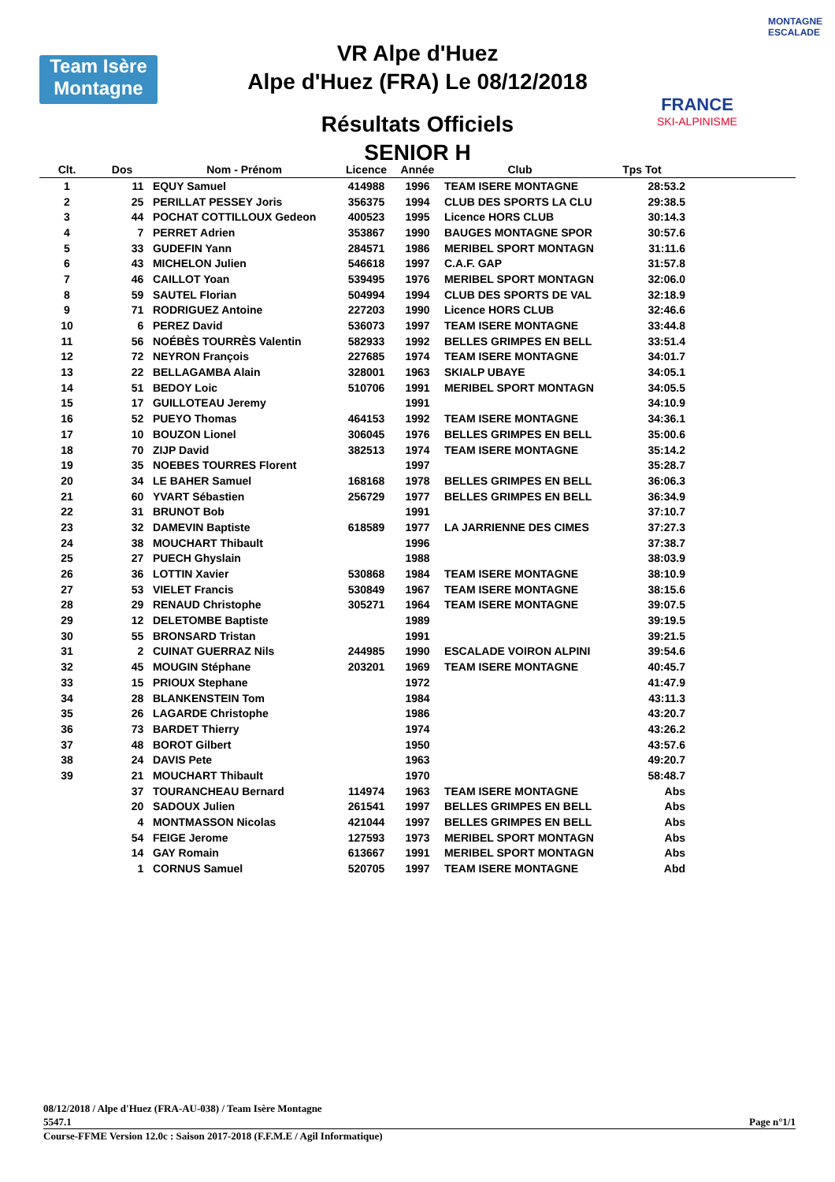Team Isère
Montagne
VR Alpe d'Huez
Alpe d'Huez (FRA) Le 08/12/2018
Résultats Officiels
SENIOR H
FRANCE
SKI-ALPINISME
MONTAGNE ESCALADE
| Clt. | Dos | Nom - Prénom | Licence | Année | Club | Tps Tot | |
| --- | --- | --- | --- | --- | --- | --- | --- |
| 1 | 11 | EQUY Samuel | 414988 | 1996 | TEAM ISERE MONTAGNE | 28:53.2 | |
| 2 | 25 | PERILLAT PESSEY Joris | 356375 | 1994 | CLUB DES SPORTS LA CLU | 29:38.5 | |
| 3 | 44 | POCHAT COTTILLOUX Gedeon | 400523 | 1995 | Licence HORS CLUB | 30:14.3 | |
| 4 | 7 | PERRET Adrien | 353867 | 1990 | BAUGES MONTAGNE SPOR | 30:57.6 | |
| 5 | 33 | GUDEFIN Yann | 284571 | 1986 | MERIBEL SPORT MONTAGN | 31:11.6 | |
| 6 | 43 | MICHELON Julien | 546618 | 1997 | C.A.F. GAP | 31:57.8 | |
| 7 | 46 | CAILLOT Yoan | 539495 | 1976 | MERIBEL SPORT MONTAGN | 32:06.0 | |
| 8 | 59 | SAUTEL Florian | 504994 | 1994 | CLUB DES SPORTS DE VAL | 32:18.9 | |
| 9 | 71 | RODRIGUEZ Antoine | 227203 | 1990 | Licence HORS CLUB | 32:46.6 | |
| 10 | 6 | PEREZ David | 536073 | 1997 | TEAM ISERE MONTAGNE | 33:44.8 | |
| 11 | 56 | NOÉBÈS TOURRÈS Valentin | 582933 | 1992 | BELLES GRIMPES EN BELL | 33:51.4 | |
| 12 | 72 | NEYRON François | 227685 | 1974 | TEAM ISERE MONTAGNE | 34:01.7 | |
| 13 | 22 | BELLAGAMBA Alain | 328001 | 1963 | SKIALP UBAYE | 34:05.1 | |
| 14 | 51 | BEDOY Loic | 510706 | 1991 | MERIBEL SPORT MONTAGN | 34:05.5 | |
| 15 | 17 | GUILLOTEAU Jeremy | | 1991 | | 34:10.9 | |
| 16 | 52 | PUEYO Thomas | 464153 | 1992 | TEAM ISERE MONTAGNE | 34:36.1 | |
| 17 | 10 | BOUZON Lionel | 306045 | 1976 | BELLES GRIMPES EN BELL | 35:00.6 | |
| 18 | 70 | ZIJP David | 382513 | 1974 | TEAM ISERE MONTAGNE | 35:14.2 | |
| 19 | 35 | NOEBES TOURRES Florent | | 1997 | | 35:28.7 | |
| 20 | 34 | LE BAHER Samuel | 168168 | 1978 | BELLES GRIMPES EN BELL | 36:06.3 | |
| 21 | 60 | YVART Sébastien | 256729 | 1977 | BELLES GRIMPES EN BELL | 36:34.9 | |
| 22 | 31 | BRUNOT Bob | | 1991 | | 37:10.7 | |
| 23 | 32 | DAMEVIN Baptiste | 618589 | 1977 | LA JARRIENNE DES CIMES | 37:27.3 | |
| 24 | 38 | MOUCHART Thibault | | 1996 | | 37:38.7 | |
| 25 | 27 | PUECH Ghyslain | | 1988 | | 38:03.9 | |
| 26 | 36 | LOTTIN Xavier | 530868 | 1984 | TEAM ISERE MONTAGNE | 38:10.9 | |
| 27 | 53 | VIELET Francis | 530849 | 1967 | TEAM ISERE MONTAGNE | 38:15.6 | |
| 28 | 29 | RENAUD Christophe | 305271 | 1964 | TEAM ISERE MONTAGNE | 39:07.5 | |
| 29 | 12 | DELETOMBE Baptiste | | 1989 | | 39:19.5 | |
| 30 | 55 | BRONSARD Tristan | | 1991 | | 39:21.5 | |
| 31 | 2 | CUINAT GUERRAZ Nils | 244985 | 1990 | ESCALADE VOIRON ALPINI | 39:54.6 | |
| 32 | 45 | MOUGIN Stéphane | 203201 | 1969 | TEAM ISERE MONTAGNE | 40:45.7 | |
| 33 | 15 | PRIOUX Stephane | | 1972 | | 41:47.9 | |
| 34 | 28 | BLANKENSTEIN Tom | | 1984 | | 43:11.3 | |
| 35 | 26 | LAGARDE Christophe | | 1986 | | 43:20.7 | |
| 36 | 73 | BARDET Thierry | | 1974 | | 43:26.2 | |
| 37 | 48 | BOROT Gilbert | | 1950 | | 43:57.6 | |
| 38 | 24 | DAVIS Pete | | 1963 | | 49:20.7 | |
| 39 | 21 | MOUCHART Thibault | | 1970 | | 58:48.7 | |
| | 37 | TOURANCHEAU Bernard | 114974 | 1963 | TEAM ISERE MONTAGNE | Abs | |
| | 20 | SADOUX Julien | 261541 | 1997 | BELLES GRIMPES EN BELL | Abs | |
| | 4 | MONTMASSON Nicolas | 421044 | 1997 | BELLES GRIMPES EN BELL | Abs | |
| | 54 | FEIGE Jerome | 127593 | 1973 | MERIBEL SPORT MONTAGN | Abs | |
| | 14 | GAY Romain | 613667 | 1991 | MERIBEL SPORT MONTAGN | Abs | |
| | 1 | CORNUS Samuel | 520705 | 1997 | TEAM ISERE MONTAGNE | Abd | |
08/12/2018 / Alpe d'Huez (FRA-AU-038) / Team Isère Montagne
5547.1 Page n°1/1
Course-FFME Version 12.0c : Saison 2017-2018 (F.F.M.E / Agil Informatique)